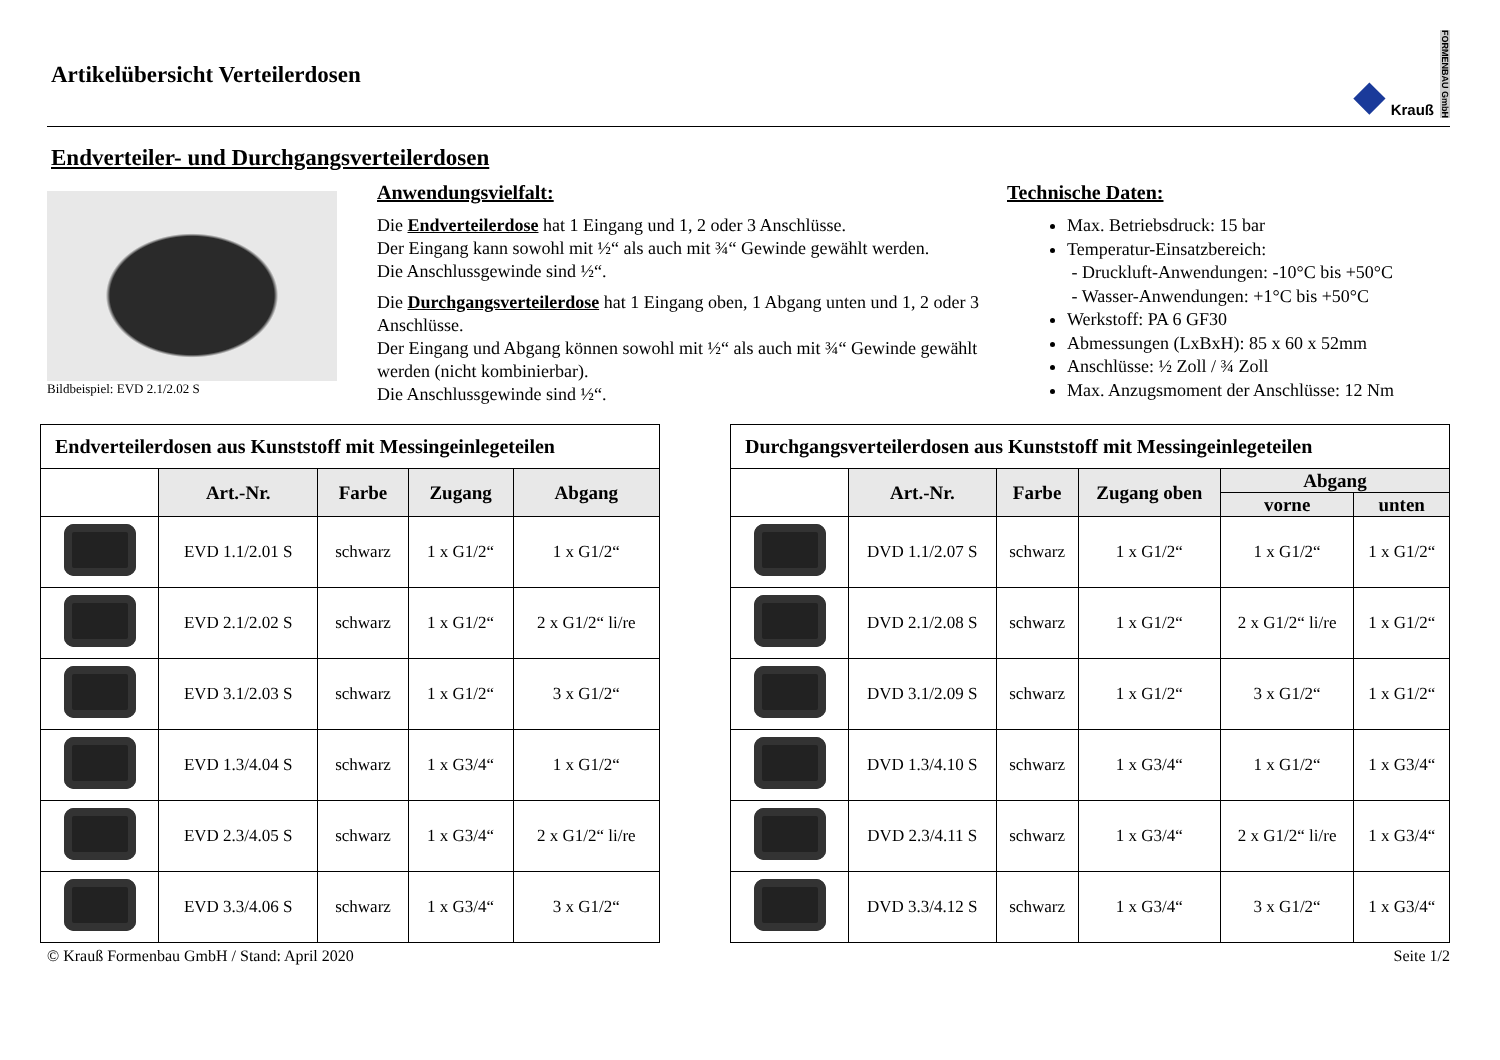Artikelübersicht Verteilerdosen
◆ Krauß FORMENBAU GmbH
Endverteiler- und Durchgangsverteilerdosen
Bildbeispiel: EVD 2.1/2.02 S
Anwendungsvielfalt:
Die Endverteilerdose hat 1 Eingang und 1, 2 oder 3 Anschlüsse.
Der Eingang kann sowohl mit ½“ als auch mit ¾“ Gewinde gewählt werden.
Die Anschlussgewinde sind ½“.
Die Durchgangsverteilerdose hat 1 Eingang oben, 1 Abgang unten und 1, 2 oder 3 Anschlüsse.
Der Eingang und Abgang können sowohl mit ½“ als auch mit ¾“ Gewinde gewählt werden (nicht kombinierbar).
Die Anschlussgewinde sind ½“.
Technische Daten:
Max. Betriebsdruck: 15 bar
Temperatur-Einsatzbereich:
- Druckluft-Anwendungen: -10°C bis +50°C
- Wasser-Anwendungen: +1°C bis +50°C
Werkstoff: PA 6 GF30
Abmessungen (LxBxH): 85 x 60 x 52mm
Anschlüsse: ½ Zoll / ¾ Zoll
Max. Anzugsmoment der Anschlüsse: 12 Nm
Endverteilerdosen aus Kunststoff mit Messingeinlegeteilen
| | Art.-Nr. | Farbe | Zugang | Abgang |
| --- | --- | --- | --- | --- |
| | EVD 1.1/2.01 S | schwarz | 1 x G1/2“ | 1 x G1/2“ |
| | EVD 2.1/2.02 S | schwarz | 1 x G1/2“ | 2 x G1/2“ li/re |
| | EVD 3.1/2.03 S | schwarz | 1 x G1/2“ | 3 x G1/2“ |
| | EVD 1.3/4.04 S | schwarz | 1 x G3/4“ | 1 x G1/2“ |
| | EVD 2.3/4.05 S | schwarz | 1 x G3/4“ | 2 x G1/2“ li/re |
| | EVD 3.3/4.06 S | schwarz | 1 x G3/4“ | 3 x G1/2“ |
Durchgangsverteilerdosen aus Kunststoff mit Messingeinlegeteilen
| | Art.-Nr. | Farbe | Zugang oben | Abgang | |
| --- | --- | --- | --- | --- | --- |
| | | | | vorne | unten |
| | DVD 1.1/2.07 S | schwarz | 1 x G1/2“ | 1 x G1/2“ | 1 x G1/2“ |
| | DVD 2.1/2.08 S | schwarz | 1 x G1/2“ | 2 x G1/2“ li/re | 1 x G1/2“ |
| | DVD 3.1/2.09 S | schwarz | 1 x G1/2“ | 3 x G1/2“ | 1 x G1/2“ |
| | DVD 1.3/4.10 S | schwarz | 1 x G3/4“ | 1 x G1/2“ | 1 x G3/4“ |
| | DVD 2.3/4.11 S | schwarz | 1 x G3/4“ | 2 x G1/2“ li/re | 1 x G3/4“ |
| | DVD 3.3/4.12 S | schwarz | 1 x G3/4“ | 3 x G1/2“ | 1 x G3/4“ |
© Krauß Formenbau GmbH / Stand: April 2020 Seite 1/2